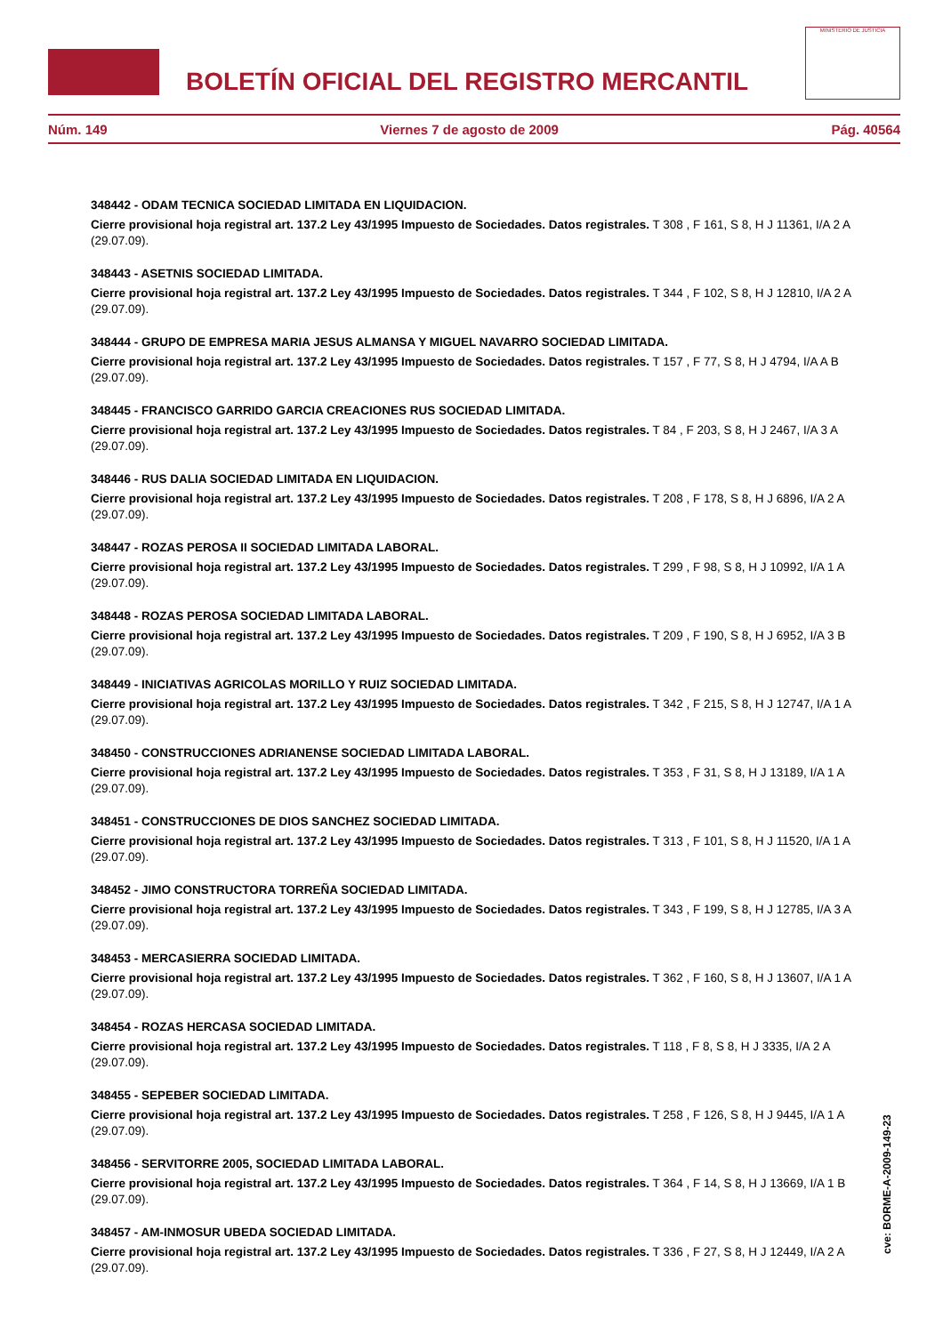BOLETÍN OFICIAL DEL REGISTRO MERCANTIL
MINISTERIO DE JUSTICIA
Núm. 149 Viernes 7 de agosto de 2009 Pág. 40564
348442 - ODAM TECNICA SOCIEDAD LIMITADA EN LIQUIDACION.
Cierre provisional hoja registral art. 137.2 Ley 43/1995 Impuesto de Sociedades. Datos registrales. T 308 , F 161, S 8, H J 11361, I/A 2 A (29.07.09).
348443 - ASETNIS SOCIEDAD LIMITADA.
Cierre provisional hoja registral art. 137.2 Ley 43/1995 Impuesto de Sociedades. Datos registrales. T 344 , F 102, S 8, H J 12810, I/A 2 A (29.07.09).
348444 - GRUPO DE EMPRESA MARIA JESUS ALMANSA Y MIGUEL NAVARRO SOCIEDAD LIMITADA.
Cierre provisional hoja registral art. 137.2 Ley 43/1995 Impuesto de Sociedades. Datos registrales. T 157 , F 77, S 8, H J 4794, I/A A B (29.07.09).
348445 - FRANCISCO GARRIDO GARCIA CREACIONES RUS SOCIEDAD LIMITADA.
Cierre provisional hoja registral art. 137.2 Ley 43/1995 Impuesto de Sociedades. Datos registrales. T 84 , F 203, S 8, H J 2467, I/A 3 A (29.07.09).
348446 - RUS DALIA SOCIEDAD LIMITADA EN LIQUIDACION.
Cierre provisional hoja registral art. 137.2 Ley 43/1995 Impuesto de Sociedades. Datos registrales. T 208 , F 178, S 8, H J 6896, I/A 2 A (29.07.09).
348447 - ROZAS PEROSA II SOCIEDAD LIMITADA LABORAL.
Cierre provisional hoja registral art. 137.2 Ley 43/1995 Impuesto de Sociedades. Datos registrales. T 299 , F 98, S 8, H J 10992, I/A 1 A (29.07.09).
348448 - ROZAS PEROSA SOCIEDAD LIMITADA LABORAL.
Cierre provisional hoja registral art. 137.2 Ley 43/1995 Impuesto de Sociedades. Datos registrales. T 209 , F 190, S 8, H J 6952, I/A 3 B (29.07.09).
348449 - INICIATIVAS AGRICOLAS MORILLO Y RUIZ SOCIEDAD LIMITADA.
Cierre provisional hoja registral art. 137.2 Ley 43/1995 Impuesto de Sociedades. Datos registrales. T 342 , F 215, S 8, H J 12747, I/A 1 A (29.07.09).
348450 - CONSTRUCCIONES ADRIANENSE SOCIEDAD LIMITADA LABORAL.
Cierre provisional hoja registral art. 137.2 Ley 43/1995 Impuesto de Sociedades. Datos registrales. T 353 , F 31, S 8, H J 13189, I/A 1 A (29.07.09).
348451 - CONSTRUCCIONES DE DIOS SANCHEZ SOCIEDAD LIMITADA.
Cierre provisional hoja registral art. 137.2 Ley 43/1995 Impuesto de Sociedades. Datos registrales. T 313 , F 101, S 8, H J 11520, I/A 1 A (29.07.09).
348452 - JIMO CONSTRUCTORA TORREÑA SOCIEDAD LIMITADA.
Cierre provisional hoja registral art. 137.2 Ley 43/1995 Impuesto de Sociedades. Datos registrales. T 343 , F 199, S 8, H J 12785, I/A 3 A (29.07.09).
348453 - MERCASIERRA SOCIEDAD LIMITADA.
Cierre provisional hoja registral art. 137.2 Ley 43/1995 Impuesto de Sociedades. Datos registrales. T 362 , F 160, S 8, H J 13607, I/A 1 A (29.07.09).
348454 - ROZAS HERCASA SOCIEDAD LIMITADA.
Cierre provisional hoja registral art. 137.2 Ley 43/1995 Impuesto de Sociedades. Datos registrales. T 118 , F 8, S 8, H J 3335, I/A 2 A (29.07.09).
348455 - SEPEBER SOCIEDAD LIMITADA.
Cierre provisional hoja registral art. 137.2 Ley 43/1995 Impuesto de Sociedades. Datos registrales. T 258 , F 126, S 8, H J 9445, I/A 1 A (29.07.09).
348456 - SERVITORRE 2005, SOCIEDAD LIMITADA LABORAL.
Cierre provisional hoja registral art. 137.2 Ley 43/1995 Impuesto de Sociedades. Datos registrales. T 364 , F 14, S 8, H J 13669, I/A 1 B (29.07.09).
348457 - AM-INMOSUR UBEDA SOCIEDAD LIMITADA.
Cierre provisional hoja registral art. 137.2 Ley 43/1995 Impuesto de Sociedades. Datos registrales. T 336 , F 27, S 8, H J 12449, I/A 2 A (29.07.09).
cve: BORME-A-2009-149-23